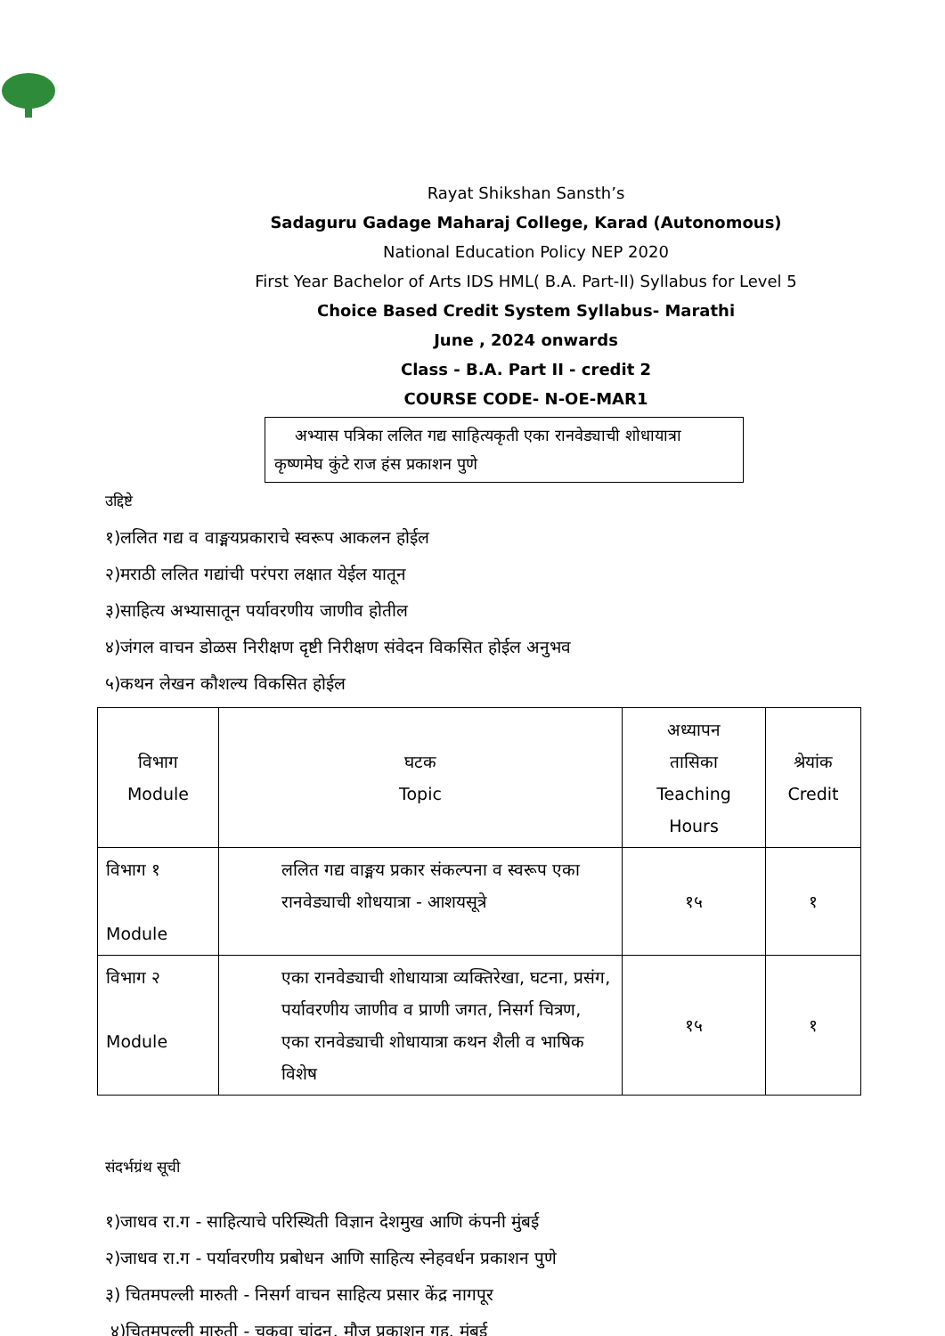Rayat Shikshan Sansth’s
Sadaguru Gadage Maharaj College, Karad (Autonomous)
National Education Policy NEP 2020
First Year Bachelor of Arts IDS HML( B.A. Part-II) Syllabus for Level 5
Choice Based Credit System Syllabus- Marathi
June , 2024 onwards
Class - B.A. Part II - credit 2
COURSE CODE- N-OE-MAR1
अभ्यास पत्रिका ललित गद्य साहित्यकृती एका रानवेड्याची शोधायात्रा कृष्णमेघ कुंटे राज हंस प्रकाशन पुणे
उद्दिष्टे
१)ललित गद्य व वाङ्मयप्रकाराचे स्वरूप आकलन होईल
२)मराठी ललित गद्यांची परंपरा लक्षात येईल यातून
३)साहित्य अभ्यासातून पर्यावरणीय जाणीव होतील
४)जंगल वाचन डोळस निरीक्षण दृष्टी निरीक्षण संवेदन विकसित होईल अनुभव
५)कथन लेखन कौशल्य विकसित होईल
| विभाग Module | घटक Topic | अध्यापन तासिका Teaching Hours | श्रेयांक Credit |
| --- | --- | --- | --- |
| विभाग १ Module | ललित गद्य वाङ्मय प्रकार संकल्पना व स्वरूप एका रानवेड्याची शोधयात्रा - आशयसूत्रे | १५ | १ |
| विभाग २ Module | एका रानवेड्याची शोधायात्रा व्यक्तिरेखा, घटना, प्रसंग, पर्यावरणीय जाणीव व प्राणी जगत, निसर्ग चित्रण, एका रानवेड्याची शोधायात्रा कथन शैली व भाषिक विशेष | १५ | १ |
संदर्भग्रंथ सूची
१)जाधव रा.ग - साहित्याचे परिस्थिती विज्ञान देशमुख आणि कंपनी मुंबई
२)जाधव रा.ग - पर्यावरणीय प्रबोधन आणि साहित्य स्नेहवर्धन प्रकाशन पुणे
३) चितमपल्ली मारुती - निसर्ग वाचन साहित्य प्रसार केंद्र नागपूर
४)चितमपल्ली मारुती - चकवा चांदन, मौज प्रकाशन गृह, मुंबई